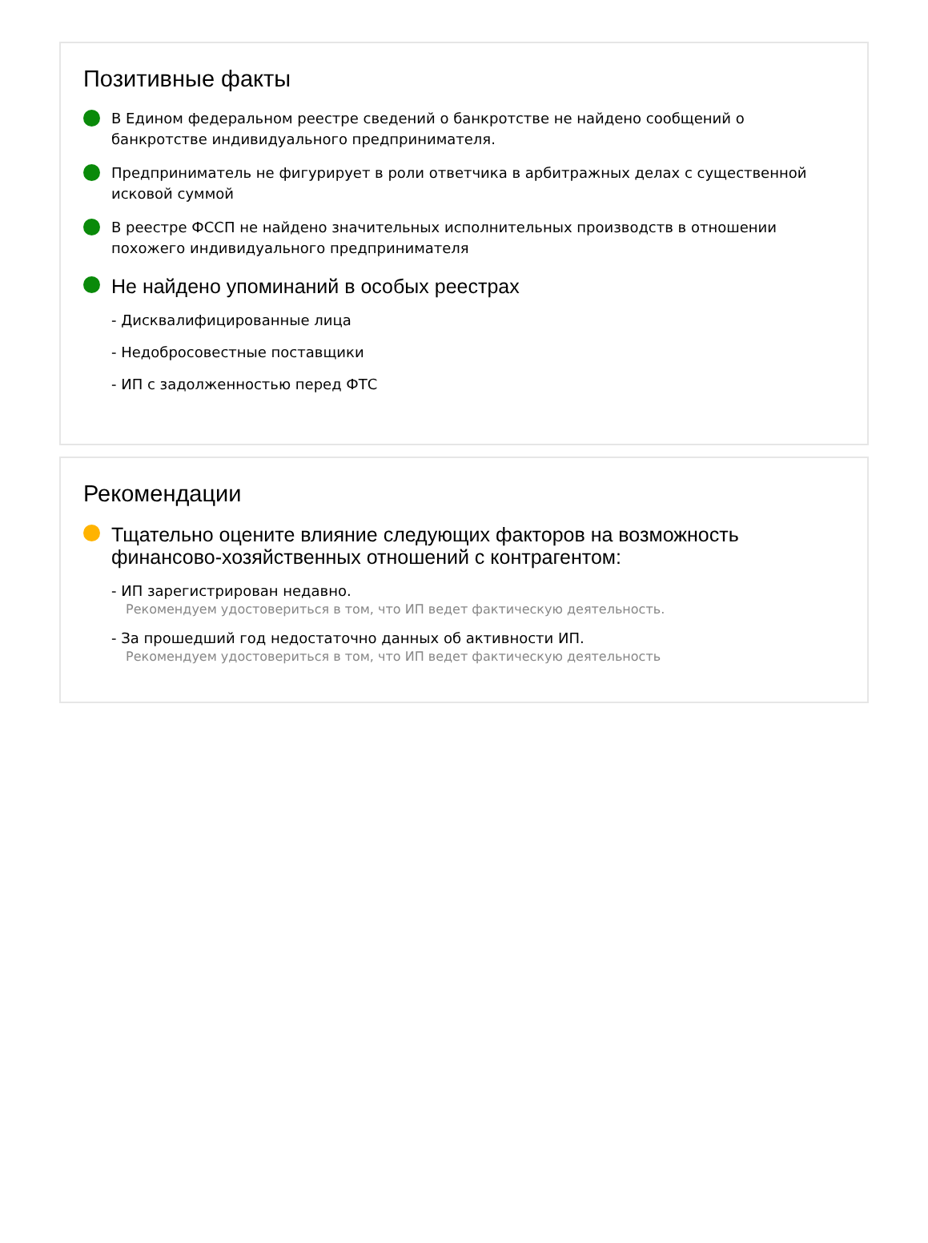Позитивные факты
В Едином федеральном реестре сведений о банкротстве не найдено сообщений о банкротстве индивидуального предпринимателя.
Предприниматель не фигурирует в роли ответчика в арбитражных делах с существенной исковой суммой
В реестре ФССП не найдено значительных исполнительных производств в отношении похожего индивидуального предпринимателя
Не найдено упоминаний в особых реестрах
- Дисквалифицированные лица
- Недобросовестные поставщики
- ИП с задолженностью перед ФТС
Рекомендации
Тщательно оцените влияние следующих факторов на возможность финансово-хозяйственных отношений с контрагентом:
- ИП зарегистрирован недавно.
Рекомендуем удостовериться в том, что ИП ведет фактическую деятельность.
- За прошедший год недостаточно данных об активности ИП.
Рекомендуем удостовериться в том, что ИП ведет фактическую деятельность